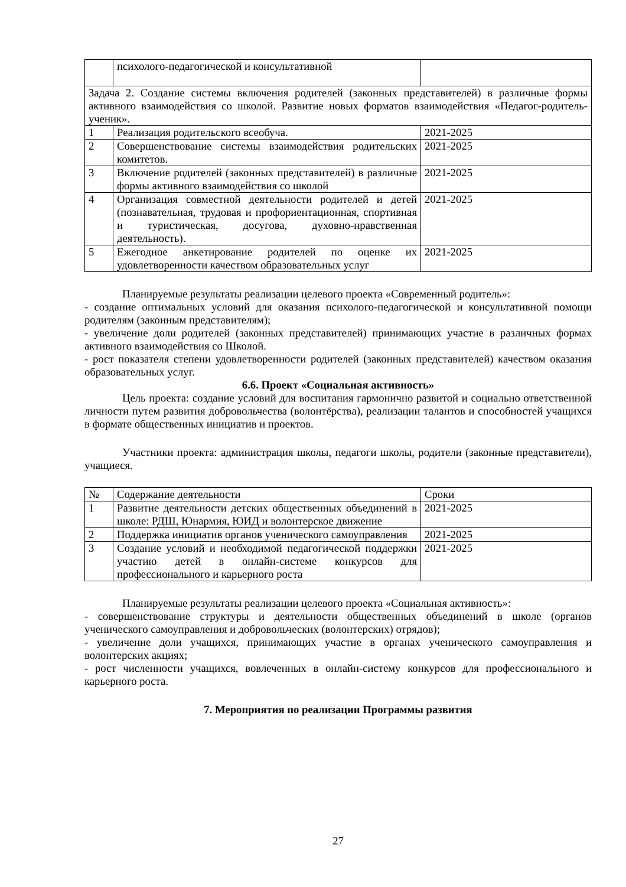| | психолого-педагогической и консультативной | |
| Задача 2. Создание системы включения родителей (законных представителей) в различные формы активного взаимодействия со школой. Развитие новых форматов взаимодействия «Педагог-родитель-ученик». | | |
| 1 | Реализация родительского всеобуча. | 2021-2025 |
| 2 | Совершенствование системы взаимодействия родительских комитетов. | 2021-2025 |
| 3 | Включение родителей (законных представителей) в различные формы активного взаимодействия со школой | 2021-2025 |
| 4 | Организация совместной деятельности родителей и детей (познавательная, трудовая и профориентационная, спортивная и туристическая, досугова, духовно-нравственная деятельность). | 2021-2025 |
| 5 | Ежегодное анкетирование родителей по оценке их удовлетворенности качеством образовательных услуг | 2021-2025 |
Планируемые результаты реализации целевого проекта «Современный родитель»:
- создание оптимальных условий для оказания психолого-педагогической и консультативной помощи родителям (законным представителям);
- увеличение доли родителей (законных представителей) принимающих участие в различных формах активного взаимодействия со Школой.
- рост показателя степени удовлетворенности родителей (законных представителей) качеством оказания образовательных услуг.
6.6. Проект «Социальная активность»
Цель проекта: создание условий для воспитания гармонично развитой и социально ответственной личности путем развития добровольчества (волонтёрства), реализации талантов и способностей учащихся в формате общественных инициатив и проектов.
Участники проекта: администрация школы, педагоги школы, родители (законные представители), учащиеся.
| № | Содержание деятельности | Сроки |
| 1 | Развитие деятельности детских общественных объединений в школе: РДШ, Юнармия, ЮИД и волонтерское движение | 2021-2025 |
| 2 | Поддержка инициатив органов ученического самоуправления | 2021-2025 |
| 3 | Создание условий и необходимой педагогической поддержки участию детей в онлайн-системе конкурсов для профессионального и карьерного роста | 2021-2025 |
Планируемые результаты реализации целевого проекта «Социальная активность»:
- совершенствование структуры и деятельности общественных объединений в школе (органов ученического самоуправления и добровольческих (волонтерских) отрядов);
- увеличение доли учащихся, принимающих участие в органах ученического самоуправления и волонтерских акциях;
- рост численности учащихся, вовлеченных в онлайн-систему конкурсов для профессионального и карьерного роста.
7. Мероприятия по реализации Программы развития
27